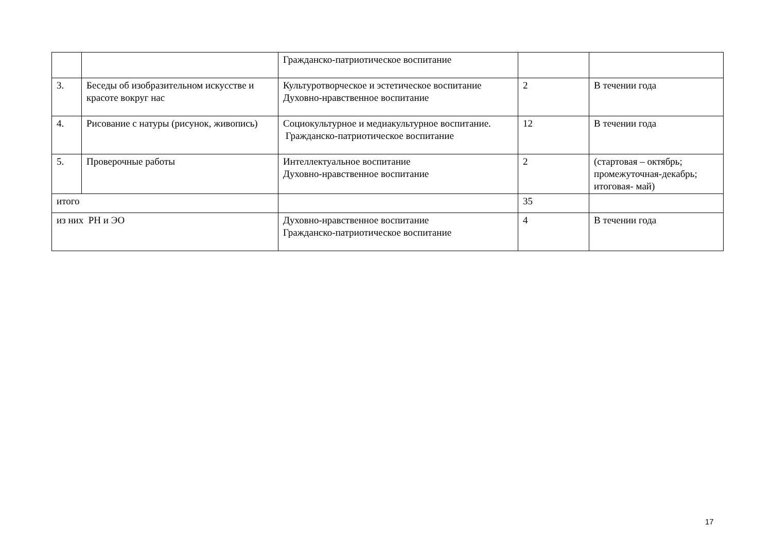| | | Гражданско-патриотическое воспитание | | |
| 3. | Беседы об изобразительном искусстве и красоте вокруг нас | Культуротворческое и эстетическое воспитание Духовно-нравственное воспитание | 2 | В течении года |
| 4. | Рисование с натуры (рисунок, живопись) | Социокультурное и медиакультурное воспитание. Гражданско-патриотическое воспитание | 12 | В течении года |
| 5. | Проверочные работы | Интеллектуальное воспитание Духовно-нравственное воспитание | 2 | (стартовая – октябрь; промежуточная-декабрь; итоговая- май) |
| итого | | | 35 | |
| из них РН и ЭО | | Духовно-нравственное воспитание Гражданско-патриотическое воспитание | 4 | В течении года |
17